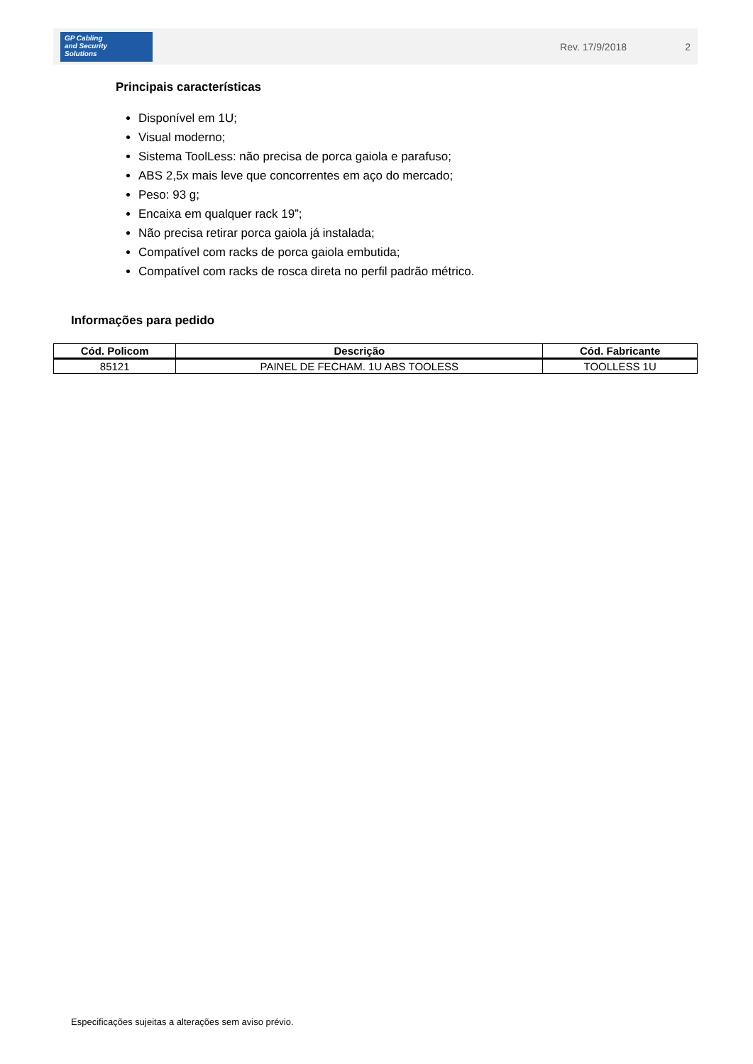GP Cabling
and Security
Solutions
Rev. 17/9/2018 2
Principais características
Disponível em 1U;
Visual moderno;
Sistema ToolLess: não precisa de porca gaiola e parafuso;
ABS 2,5x mais leve que concorrentes em aço do mercado;
Peso: 93 g;
Encaixa em qualquer rack 19”;
Não precisa retirar porca gaiola já instalada;
Compatível com racks de porca gaiola embutida;
Compatível com racks de rosca direta no perfil padrão métrico.
Informações para pedido
| Cód. Policom | Descrição | Cód. Fabricante |
| --- | --- | --- |
| 85121 | PAINEL DE FECHAM. 1U ABS TOOLESS | TOOLLESS 1U |
Especificações sujeitas a alterações sem aviso prévio.